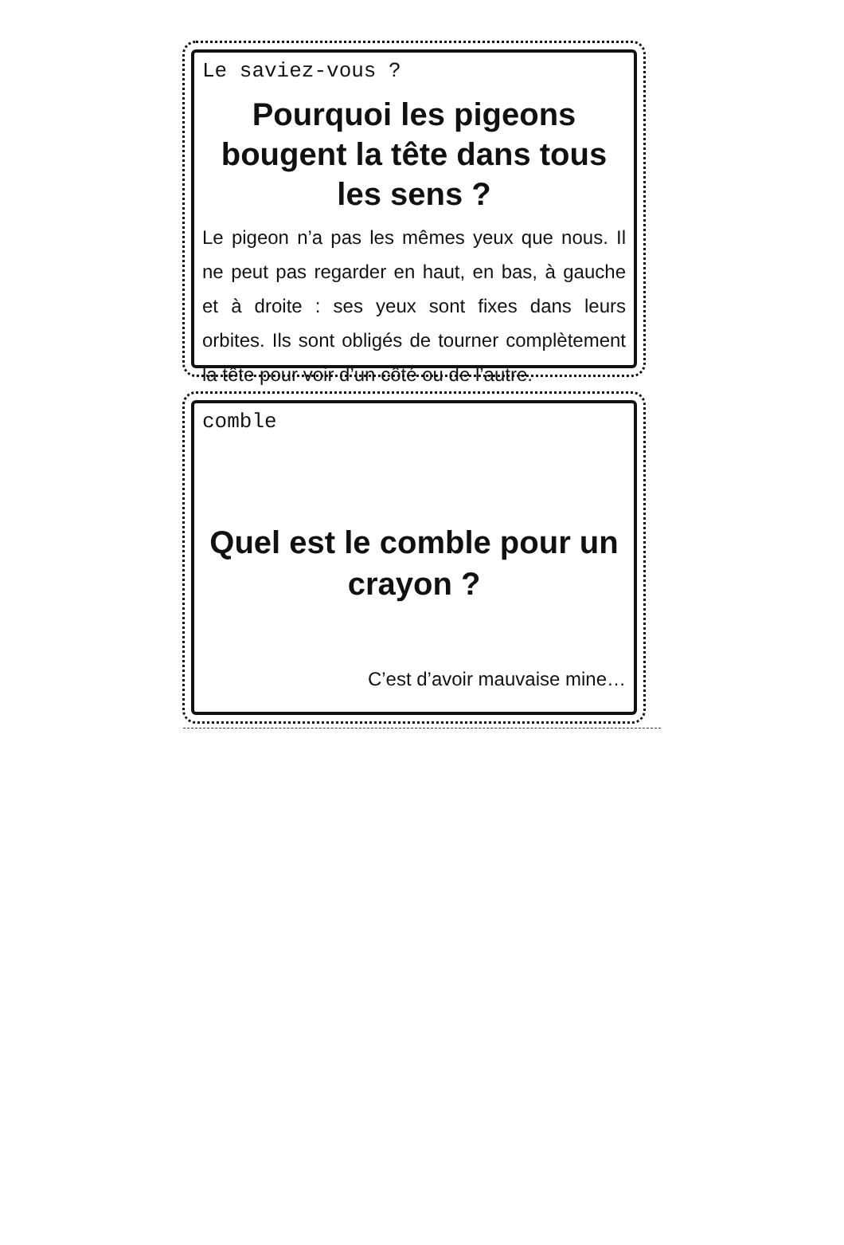Le saviez-vous ?
Pourquoi les pigeons bougent la tête dans tous les sens ?
Le pigeon n’a pas les mêmes yeux que nous. Il ne peut pas regarder en haut, en bas, à gauche et à droite : ses yeux sont fixes dans leurs orbites. Ils sont obligés de tourner complètement la tête pour voir d’un côté ou de l’autre.
comble
Quel est le comble pour un crayon ?
C’est d’avoir mauvaise mine…